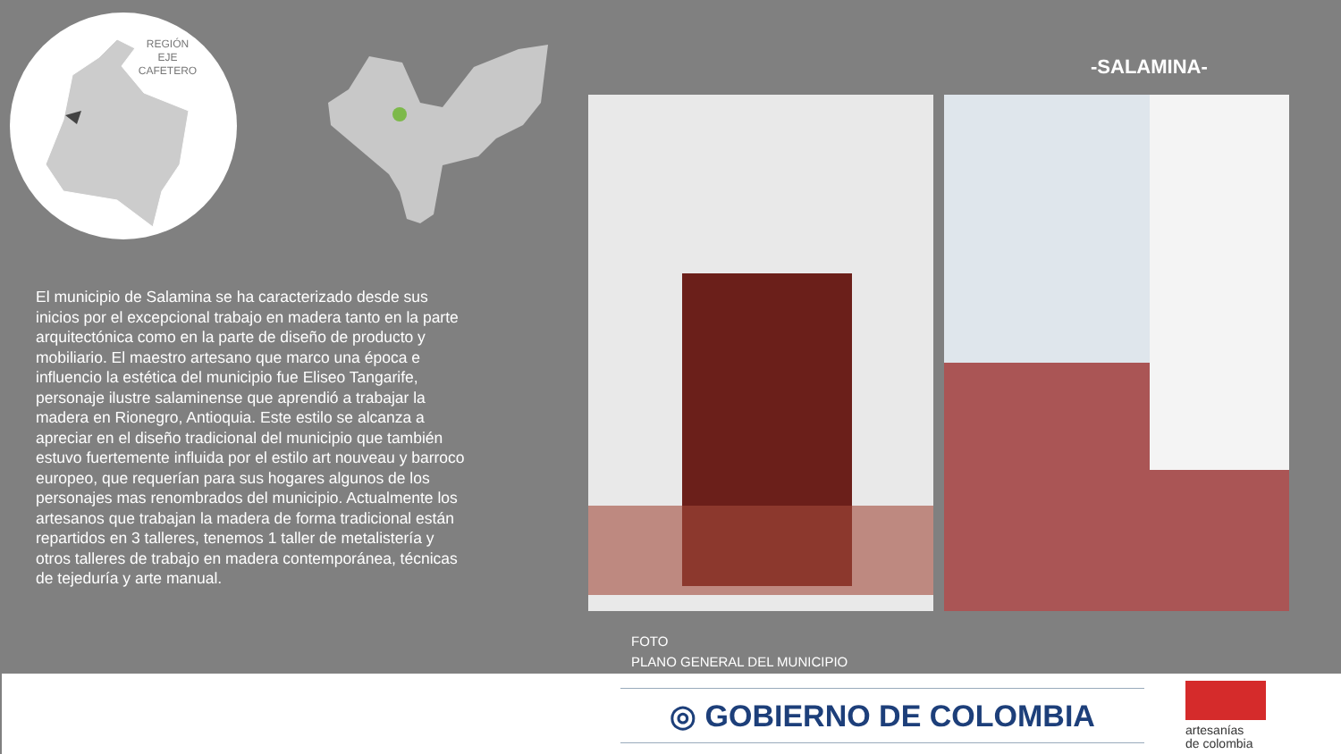REGIÓN
EJE
CAFETERO
-SALAMINA-
El municipio de Salamina se ha caracterizado desde sus inicios por el excepcional trabajo en madera tanto en la parte arquitectónica como en la parte de diseño de producto y mobiliario. El maestro artesano que marco una época e influencio la estética del municipio fue Eliseo Tangarife, personaje ilustre salaminense que aprendió a trabajar la madera en Rionegro, Antioquia. Este estilo se alcanza a apreciar en el diseño tradicional del municipio que también estuvo fuertemente influida por el estilo art nouveau y barroco europeo, que requerían para sus hogares algunos de los personajes mas renombrados del municipio. Actualmente los artesanos que trabajan la madera de forma tradicional están repartidos en 3 talleres, tenemos 1 taller de metalistería y otros talleres de trabajo en madera contemporánea, técnicas de tejeduría y arte manual.
FOTO
PLANO GENERAL DEL MUNICIPIO
◎ GOBIERNO DE COLOMBIA
artesanías
de colombia